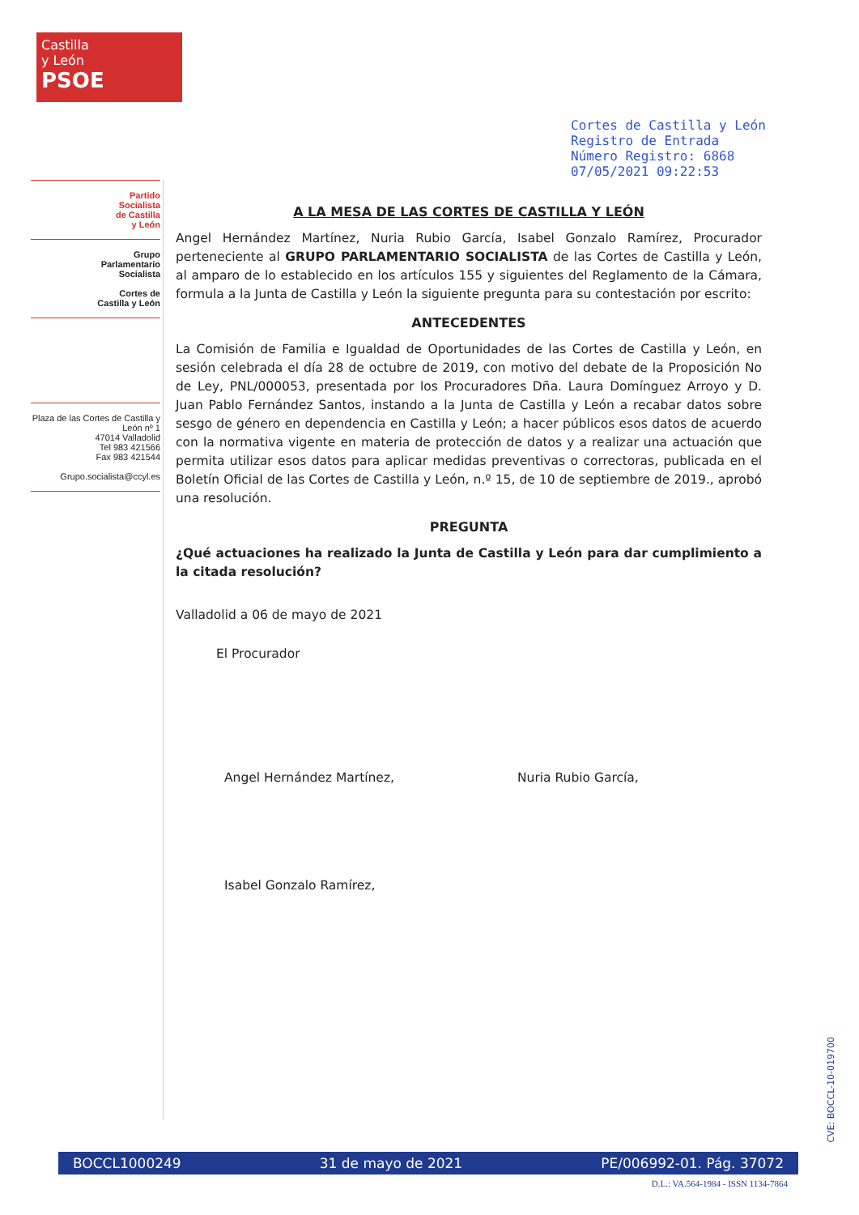Castilla
y León
PSOE
Partido
Socialista
de Castilla
y León
Grupo
Parlamentario
Socialista
Cortes de
Castilla y León
Plaza de las Cortes de Castilla y León nº 1
47014 Valladolid
Tel 983 421566
Fax 983 421544
Grupo.socialista@ccyl.es
Cortes de Castilla y León
Registro de Entrada
Número Registro: 6868
07/05/2021 09:22:53
A LA MESA DE LAS CORTES DE CASTILLA Y LEÓN
Angel Hernández Martínez, Nuria Rubio García, Isabel Gonzalo Ramírez, Procurador perteneciente al GRUPO PARLAMENTARIO SOCIALISTA de las Cortes de Castilla y León, al amparo de lo establecido en los artículos 155 y siguientes del Reglamento de la Cámara, formula a la Junta de Castilla y León la siguiente pregunta para su contestación por escrito:
ANTECEDENTES
La Comisión de Familia e Igualdad de Oportunidades de las Cortes de Castilla y León, en sesión celebrada el día 28 de octubre de 2019, con motivo del debate de la Proposición No de Ley, PNL/000053, presentada por los Procuradores Dña. Laura Domínguez Arroyo y D. Juan Pablo Fernández Santos, instando a la Junta de Castilla y León a recabar datos sobre sesgo de género en dependencia en Castilla y León; a hacer públicos esos datos de acuerdo con la normativa vigente en materia de protección de datos y a realizar una actuación que permita utilizar esos datos para aplicar medidas preventivas o correctoras, publicada en el Boletín Oficial de las Cortes de Castilla y León, n.º 15, de 10 de septiembre de 2019., aprobó una resolución.
PREGUNTA
¿Qué actuaciones ha realizado la Junta de Castilla y León para dar cumplimiento a la citada resolución?
Valladolid a 06 de mayo de 2021
El Procurador
Angel Hernández Martínez, Nuria Rubio García,
Isabel Gonzalo Ramírez,
CVE: BOCCL-10-019700
BOCCL1000249 31 de mayo de 2021 PE/006992-01. Pág. 37072
D.L.: VA.564-1984 - ISSN 1134-7864